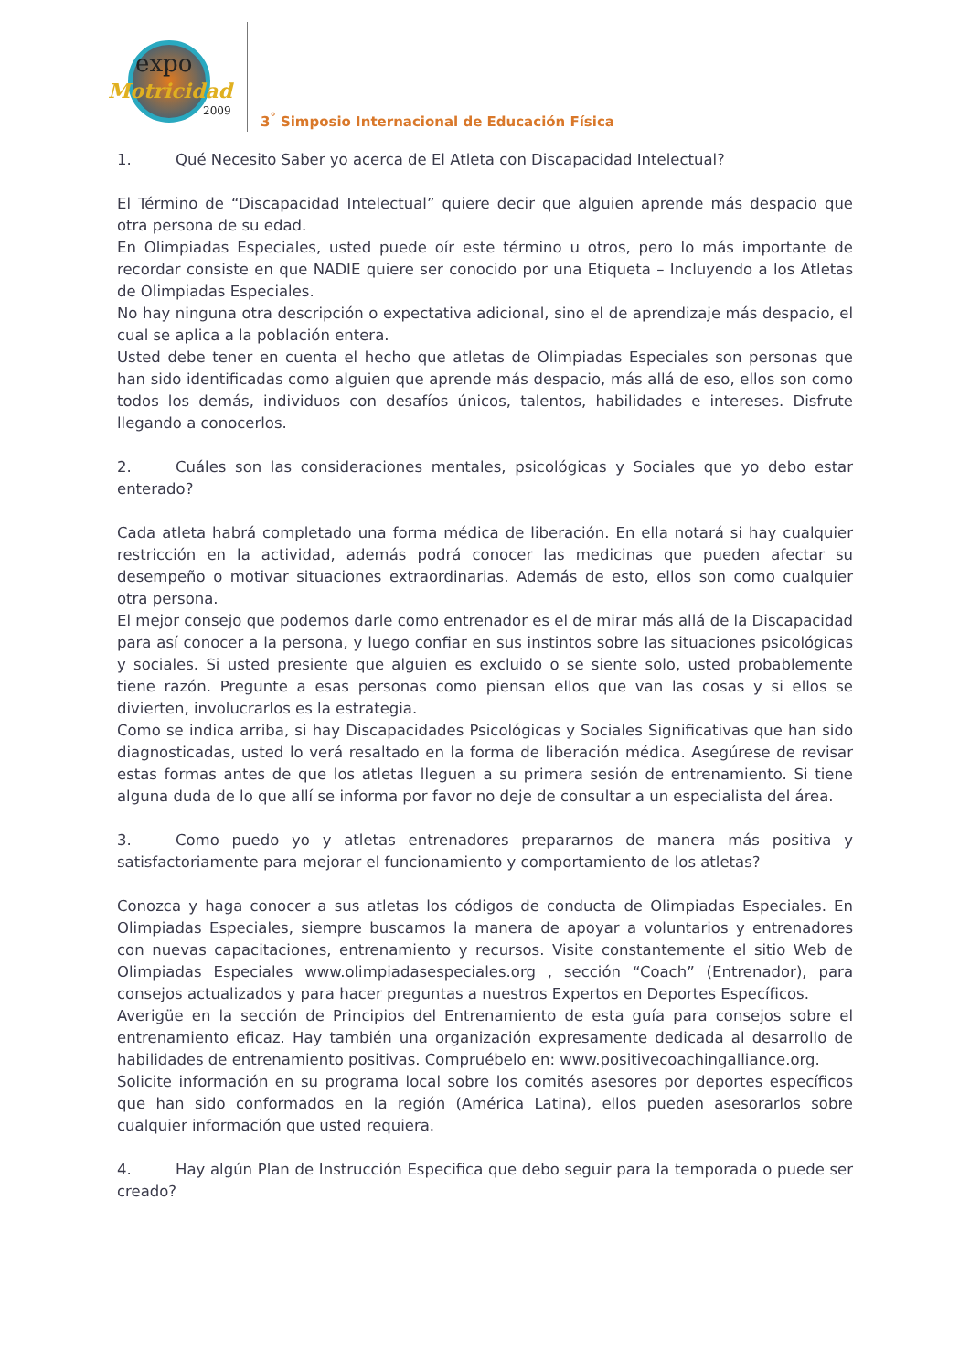expo
Motricidad
2009
3<sup>°</sup> Simposio Internacional de Educación Física
1. Qué Necesito Saber yo acerca de El Atleta con Discapacidad Intelectual?
El Término de “Discapacidad Intelectual” quiere decir que alguien aprende más despacio que otra persona de su edad.
En Olimpiadas Especiales, usted puede oír este término u otros, pero lo más importante de recordar consiste en que NADIE quiere ser conocido por una Etiqueta – Incluyendo a los Atletas de Olimpiadas Especiales.
No hay ninguna otra descripción o expectativa adicional, sino el de aprendizaje más despacio, el cual se aplica a la población entera.
Usted debe tener en cuenta el hecho que atletas de Olimpiadas Especiales son personas que han sido identificadas como alguien que aprende más despacio, más allá de eso, ellos son como todos los demás, individuos con desafíos únicos, talentos, habilidades e intereses. Disfrute llegando a conocerlos.
2. Cuáles son las consideraciones mentales, psicológicas y Sociales que yo debo estar enterado?
Cada atleta habrá completado una forma médica de liberación. En ella notará si hay cualquier restricción en la actividad, además podrá conocer las medicinas que pueden afectar su desempeño o motivar situaciones extraordinarias. Además de esto, ellos son como cualquier otra persona.
El mejor consejo que podemos darle como entrenador es el de mirar más allá de la Discapacidad para así conocer a la persona, y luego confiar en sus instintos sobre las situaciones psicológicas y sociales. Si usted presiente que alguien es excluido o se siente solo, usted probablemente tiene razón. Pregunte a esas personas como piensan ellos que van las cosas y si ellos se divierten, involucrarlos es la estrategia.
Como se indica arriba, si hay Discapacidades Psicológicas y Sociales Significativas que han sido diagnosticadas, usted lo verá resaltado en la forma de liberación médica. Asegúrese de revisar estas formas antes de que los atletas lleguen a su primera sesión de entrenamiento. Si tiene alguna duda de lo que allí se informa por favor no deje de consultar a un especialista del área.
3. Como puedo yo y atletas entrenadores prepararnos de manera más positiva y satisfactoriamente para mejorar el funcionamiento y comportamiento de los atletas?
Conozca y haga conocer a sus atletas los códigos de conducta de Olimpiadas Especiales. En Olimpiadas Especiales, siempre buscamos la manera de apoyar a voluntarios y entrenadores con nuevas capacitaciones, entrenamiento y recursos. Visite constantemente el sitio Web de Olimpiadas Especiales www.olimpiadasespeciales.org , sección “Coach” (Entrenador), para consejos actualizados y para hacer preguntas a nuestros Expertos en Deportes Específicos.
Averigüe en la sección de Principios del Entrenamiento de esta guía para consejos sobre el entrenamiento eficaz. Hay también una organización expresamente dedicada al desarrollo de habilidades de entrenamiento positivas. Compruébelo en: www.positivecoachingalliance.org.
Solicite información en su programa local sobre los comités asesores por deportes específicos que han sido conformados en la región (América Latina), ellos pueden asesorarlos sobre cualquier información que usted requiera.
4. Hay algún Plan de Instrucción Especifica que debo seguir para la temporada o puede ser creado?